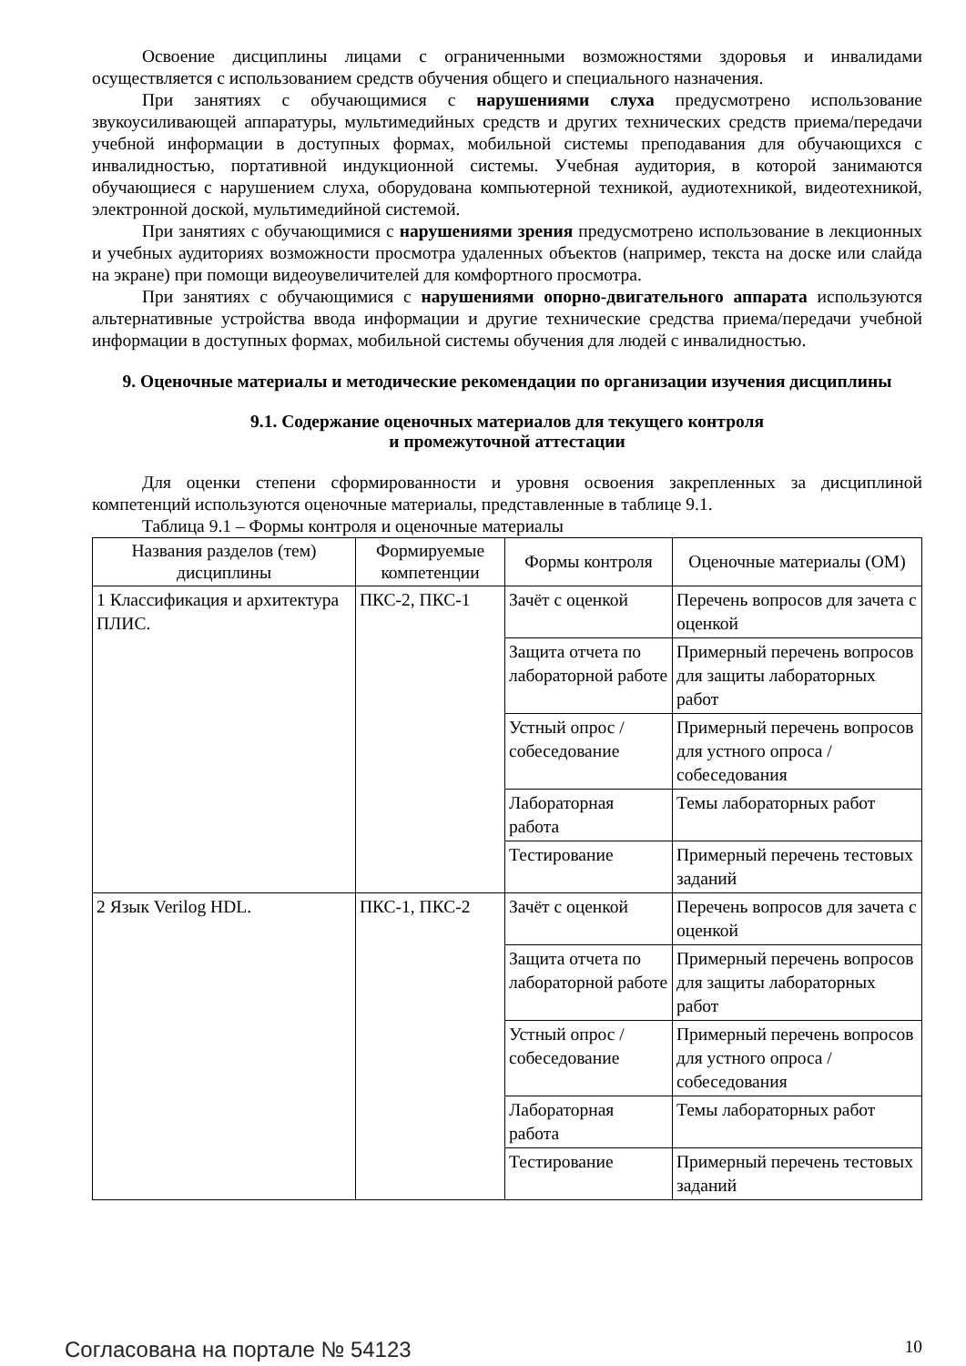Освоение дисциплины лицами с ограниченными возможностями здоровья и инвалидами осуществляется с использованием средств обучения общего и специального назначения.
При занятиях с обучающимися с нарушениями слуха предусмотрено использование звукоусиливающей аппаратуры, мультимедийных средств и других технических средств приема/передачи учебной информации в доступных формах, мобильной системы преподавания для обучающихся с инвалидностью, портативной индукционной системы. Учебная аудитория, в которой занимаются обучающиеся с нарушением слуха, оборудована компьютерной техникой, аудиотехникой, видеотехникой, электронной доской, мультимедийной системой.
При занятиях с обучающимися с нарушениями зрения предусмотрено использование в лекционных и учебных аудиториях возможности просмотра удаленных объектов (например, текста на доске или слайда на экране) при помощи видеоувеличителей для комфортного просмотра.
При занятиях с обучающимися с нарушениями опорно-двигательного аппарата используются альтернативные устройства ввода информации и другие технические средства приема/передачи учебной информации в доступных формах, мобильной системы обучения для людей с инвалидностью.
9. Оценочные материалы и методические рекомендации по организации изучения дисциплины
9.1. Содержание оценочных материалов для текущего контроля
и промежуточной аттестации
Для оценки степени сформированности и уровня освоения закрепленных за дисциплиной компетенций используются оценочные материалы, представленные в таблице 9.1.
Таблица 9.1 – Формы контроля и оценочные материалы
| Названия разделов (тем) дисциплины | Формируемые компетенции | Формы контроля | Оценочные материалы (ОМ) |
| --- | --- | --- | --- |
| 1 Классификация и архитектура ПЛИС. | ПКС-2, ПКС-1 | Зачёт с оценкой | Перечень вопросов для зачета с оценкой |
| | | Защита отчета по лабораторной работе | Примерный перечень вопросов для защиты лабораторных работ |
| | | Устный опрос / собеседование | Примерный перечень вопросов для устного опроса / собеседования |
| | | Лабораторная работа | Темы лабораторных работ |
| | | Тестирование | Примерный перечень тестовых заданий |
| 2 Язык Verilog HDL. | ПКС-1, ПКС-2 | Зачёт с оценкой | Перечень вопросов для зачета с оценкой |
| | | Защита отчета по лабораторной работе | Примерный перечень вопросов для защиты лабораторных работ |
| | | Устный опрос / собеседование | Примерный перечень вопросов для устного опроса / собеседования |
| | | Лабораторная работа | Темы лабораторных работ |
| | | Тестирование | Примерный перечень тестовых заданий |
Согласована на портале № 54123 10